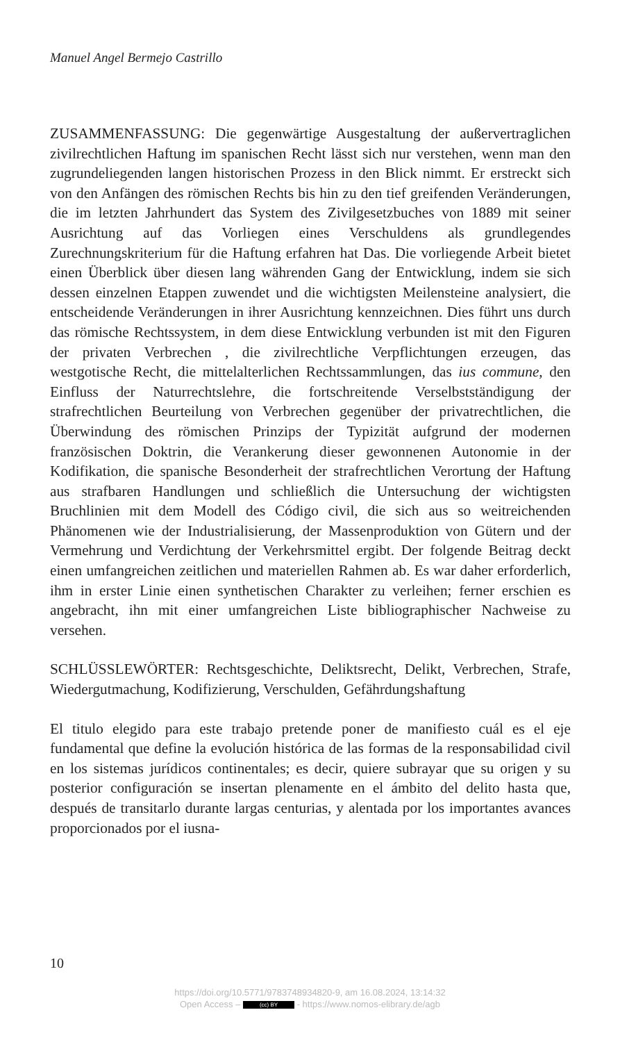Manuel Angel Bermejo Castrillo
ZUSAMMENFASSUNG: Die gegenwärtige Ausgestaltung der außervertraglichen zivilrechtlichen Haftung im spanischen Recht lässt sich nur verstehen, wenn man den zugrundeliegenden langen historischen Prozess in den Blick nimmt. Er erstreckt sich von den Anfängen des römischen Rechts bis hin zu den tief greifenden Veränderungen, die im letzten Jahrhundert das System des Zivilgesetzbuches von 1889 mit seiner Ausrichtung auf das Vorliegen eines Verschuldens als grundlegendes Zurechnungskriterium für die Haftung erfahren hat Das. Die vorliegende Arbeit bietet einen Überblick über diesen lang währenden Gang der Entwicklung, indem sie sich dessen einzelnen Etappen zuwendet und die wichtigsten Meilensteine analysiert, die entscheidende Veränderungen in ihrer Ausrichtung kennzeichnen. Dies führt uns durch das römische Rechtssystem, in dem diese Entwicklung verbunden ist mit den Figuren der privaten Verbrechen , die zivilrechtliche Verpflichtungen erzeugen, das westgotische Recht, die mittelalterlichen Rechtssammlungen, das ius commune, den Einfluss der Naturrechtslehre, die fortschreitende Verselbstständigung der strafrechtlichen Beurteilung von Verbrechen gegenüber der privatrechtlichen, die Überwindung des römischen Prinzips der Typizität aufgrund der modernen französischen Doktrin, die Verankerung dieser gewonnenen Autonomie in der Kodifikation, die spanische Besonderheit der strafrechtlichen Verortung der Haftung aus strafbaren Handlungen und schließlich die Untersuchung der wichtigsten Bruchlinien mit dem Modell des Código civil, die sich aus so weitreichenden Phänomenen wie der Industrialisierung, der Massenproduktion von Gütern und der Vermehrung und Verdichtung der Verkehrsmittel ergibt. Der folgende Beitrag deckt einen umfangreichen zeitlichen und materiellen Rahmen ab. Es war daher erforderlich, ihm in erster Linie einen synthetischen Charakter zu verleihen; ferner erschien es angebracht, ihn mit einer umfangreichen Liste bibliographischer Nachweise zu versehen.
SCHLÜSSLEWÖRTER: Rechtsgeschichte, Deliktsrecht, Delikt, Verbrechen, Strafe, Wiedergutmachung, Kodifizierung, Verschulden, Gefährdungshaftung
El titulo elegido para este trabajo pretende poner de manifiesto cuál es el eje fundamental que define la evolución histórica de las formas de la responsabilidad civil en los sistemas jurídicos continentales; es decir, quiere subrayar que su origen y su posterior configuración se insertan plenamente en el ámbito del delito hasta que, después de transitarlo durante largas centurias, y alentada por los importantes avances proporcionados por el iusna-
10
https://doi.org/10.5771/9783748934820-9, am 16.08.2024, 13:14:32
Open Access – (cc) BY - https://www.nomos-elibrary.de/agb